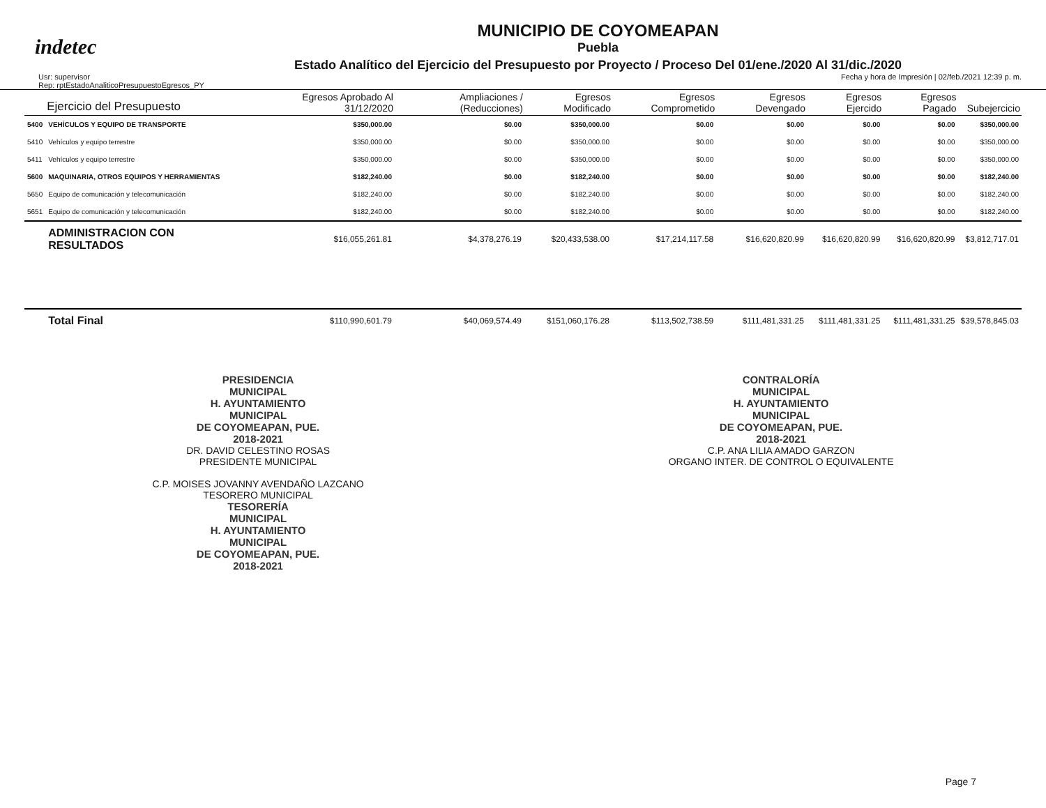indetec
MUNICIPIO DE COYOMEAPAN
Puebla
Estado Analítico del Ejercicio del Presupuesto por Proyecto / Proceso Del 01/ene./2020 Al 31/dic./2020
Usr: supervisor
Rep: rptEstadoAnaliticoPresupuestoEgresos_PY
Fecha y hora de Impresión | 02/feb./2021 12:39 p. m.
| | Ejercicio del Presupuesto | Egresos Aprobado Al 31/12/2020 | Ampliaciones / (Reducciones) | Egresos Modificado | Egresos Comprometido | Egresos Devengado | Egresos Ejercido | Egresos Pagado | Subejercicio |
| --- | --- | --- | --- | --- | --- | --- | --- | --- | --- |
| 5400 | VEHÍCULOS Y EQUIPO DE TRANSPORTE | $350,000.00 | $0.00 | $350,000.00 | $0.00 | $0.00 | $0.00 | $0.00 | $350,000.00 |
| 5410 | Vehículos y equipo terrestre | $350,000.00 | $0.00 | $350,000.00 | $0.00 | $0.00 | $0.00 | $0.00 | $350,000.00 |
| 5411 | Vehículos y equipo terrestre | $350,000.00 | $0.00 | $350,000.00 | $0.00 | $0.00 | $0.00 | $0.00 | $350,000.00 |
| 5600 | MAQUINARIA, OTROS EQUIPOS Y HERRAMIENTAS | $182,240.00 | $0.00 | $182,240.00 | $0.00 | $0.00 | $0.00 | $0.00 | $182,240.00 |
| 5650 | Equipo de comunicación y telecomunicación | $182,240.00 | $0.00 | $182,240.00 | $0.00 | $0.00 | $0.00 | $0.00 | $182,240.00 |
| 5651 | Equipo de comunicación y telecomunicación | $182,240.00 | $0.00 | $182,240.00 | $0.00 | $0.00 | $0.00 | $0.00 | $182,240.00 |
| | ADMINISTRACION CON RESULTADOS | $16,055,261.81 | $4,378,276.19 | $20,433,538.00 | $17,214,117.58 | $16,620,820.99 | $16,620,820.99 | $16,620,820.99 | $3,812,717.01 |
| | Total Final | $110,990,601.79 | $40,069,574.49 | $151,060,176.28 | $113,502,738.59 | $111,481,331.25 | $111,481,331.25 | $111,481,331.25 | $39,578,845.03 |
PRESIDENCIA
MUNICIPAL
H. AYUNTAMIENTO
MUNICIPAL
DE COYOMEAPAN, PUE.
2018-2021
DR. DAVID CELESTINO ROSAS
PRESIDENTE MUNICIPAL
C.P. MOISES JOVANNY AVENDAÑO LAZCANO
TESORERO MUNICIPAL
TESORERÍA
MUNICIPAL
H. AYUNTAMIENTO
MUNICIPAL
DE COYOMEAPAN, PUE.
2018-2021
CONTRALORÍA
MUNICIPAL
H. AYUNTAMIENTO
MUNICIPAL
DE COYOMEAPAN, PUE.
2018-2021
C.P. ANA LILIA AMADO GARZON
ORGANO INTER. DE CONTROL O EQUIVALENTE
Page 7